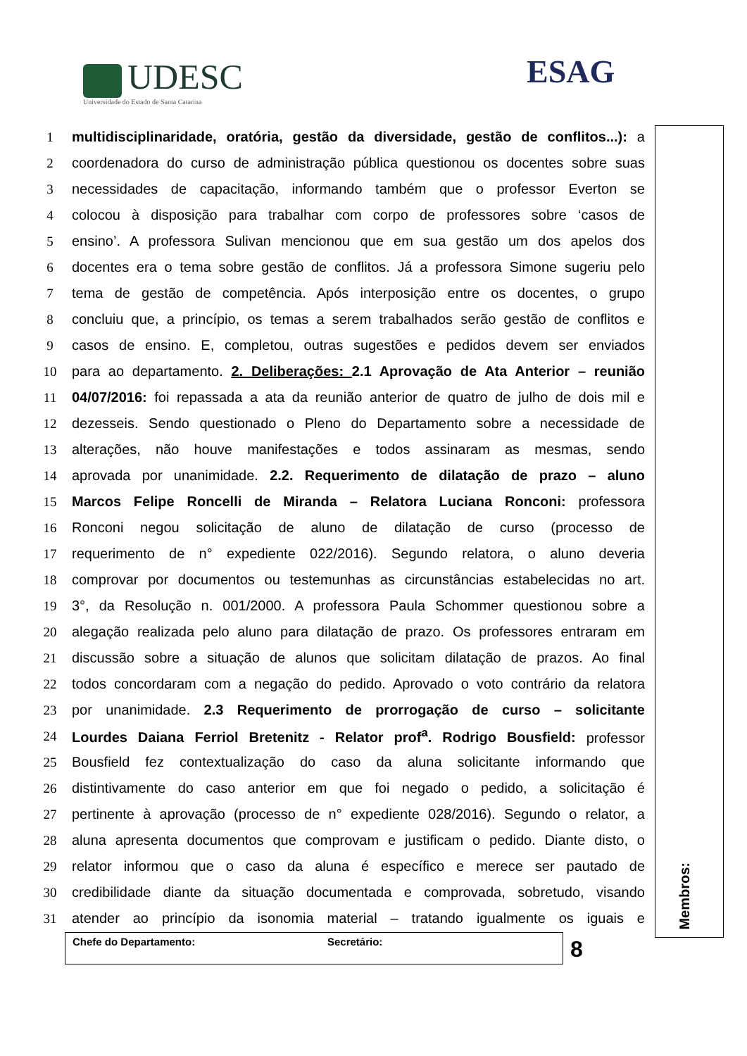UDESC
Universidade do Estado de Santa Catarina
ESAG
1 multidisciplinaridade, oratória, gestão da diversidade, gestão de conflitos...): a
2 coordenadora do curso de administração pública questionou os docentes sobre suas
3 necessidades de capacitação, informando também que o professor Everton se
4 colocou à disposição para trabalhar com corpo de professores sobre ‘casos de
5 ensino’. A professora Sulivan mencionou que em sua gestão um dos apelos dos
6 docentes era o tema sobre gestão de conflitos. Já a professora Simone sugeriu pelo
7 tema de gestão de competência. Após interposição entre os docentes, o grupo
8 concluiu que, a princípio, os temas a serem trabalhados serão gestão de conflitos e
9 casos de ensino. E, completou, outras sugestões e pedidos devem ser enviados
10 para ao departamento. 2. Deliberações: 2.1 Aprovação de Ata Anterior – reunião
11 04/07/2016: foi repassada a ata da reunião anterior de quatro de julho de dois mil e
12 dezesseis. Sendo questionado o Pleno do Departamento sobre a necessidade de
13 alterações, não houve manifestações e todos assinaram as mesmas, sendo
14 aprovada por unanimidade. 2.2. Requerimento de dilatação de prazo – aluno
15 Marcos Felipe Roncelli de Miranda – Relatora Luciana Ronconi: professora
16 Ronconi negou solicitação de aluno de dilatação de curso (processo de
17 requerimento de n° expediente 022/2016). Segundo relatora, o aluno deveria
18 comprovar por documentos ou testemunhas as circunstâncias estabelecidas no art.
19 3°, da Resolução n. 001/2000. A professora Paula Schommer questionou sobre a
20 alegação realizada pelo aluno para dilatação de prazo. Os professores entraram em
21 discussão sobre a situação de alunos que solicitam dilatação de prazos. Ao final
22 todos concordaram com a negação do pedido. Aprovado o voto contrário da relatora
23 por unanimidade. 2.3 Requerimento de prorrogação de curso – solicitante
24 Lourdes Daiana Ferriol Bretenitz - Relator prof<sup>a</sup>. Rodrigo Bousfield: professor
25 Bousfield fez contextualização do caso da aluna solicitante informando que
26 distintivamente do caso anterior em que foi negado o pedido, a solicitação é
27 pertinente à aprovação (processo de n° expediente 028/2016). Segundo o relator, a
28 aluna apresenta documentos que comprovam e justificam o pedido. Diante disto, o
29 relator informou que o caso da aluna é específico e merece ser pautado de
30 credibilidade diante da situação documentada e comprovada, sobretudo, visando
31 atender ao princípio da isonomia material – tratando igualmente os iguais e
Membros:
Chefe do Departamento: Secretário: 8